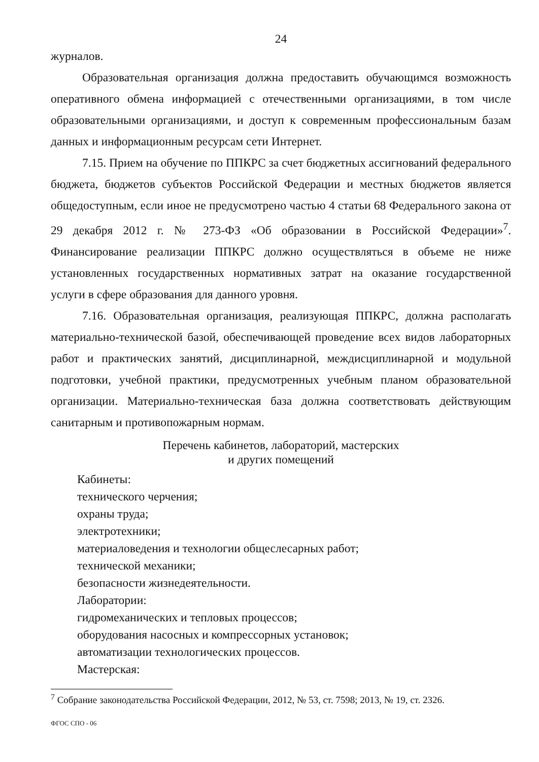24
журналов.
Образовательная организация должна предоставить обучающимся возможность оперативного обмена информацией с отечественными организациями, в том числе образовательными организациями, и доступ к современным профессиональным базам данных и информационным ресурсам сети Интернет.
7.15. Прием на обучение по ППКРС за счет бюджетных ассигнований федерального бюджета, бюджетов субъектов Российской Федерации и местных бюджетов является общедоступным, если иное не предусмотрено частью 4 статьи 68 Федерального закона от 29 декабря 2012 г. № 273-ФЗ «Об образовании в Российской Федерации»<sup>7</sup>. Финансирование реализации ППКРС должно осуществляться в объеме не ниже установленных государственных нормативных затрат на оказание государственной услуги в сфере образования для данного уровня.
7.16. Образовательная организация, реализующая ППКРС, должна располагать материально-технической базой, обеспечивающей проведение всех видов лабораторных работ и практических занятий, дисциплинарной, междисциплинарной и модульной подготовки, учебной практики, предусмотренных учебным планом образовательной организации. Материально-техническая база должна соответствовать действующим санитарным и противопожарным нормам.
Перечень кабинетов, лабораторий, мастерских
и других помещений
Кабинеты:
технического черчения;
охраны труда;
электротехники;
материаловедения и технологии общеслесарных работ;
технической механики;
безопасности жизнедеятельности.
Лаборатории:
гидромеханических и тепловых процессов;
оборудования насосных и компрессорных установок;
автоматизации технологических процессов.
Мастерская:
<sup>7</sup> Собрание законодательства Российской Федерации, 2012, № 53, ст. 7598; 2013, № 19, ст. 2326.
ФГОС СПО - 06